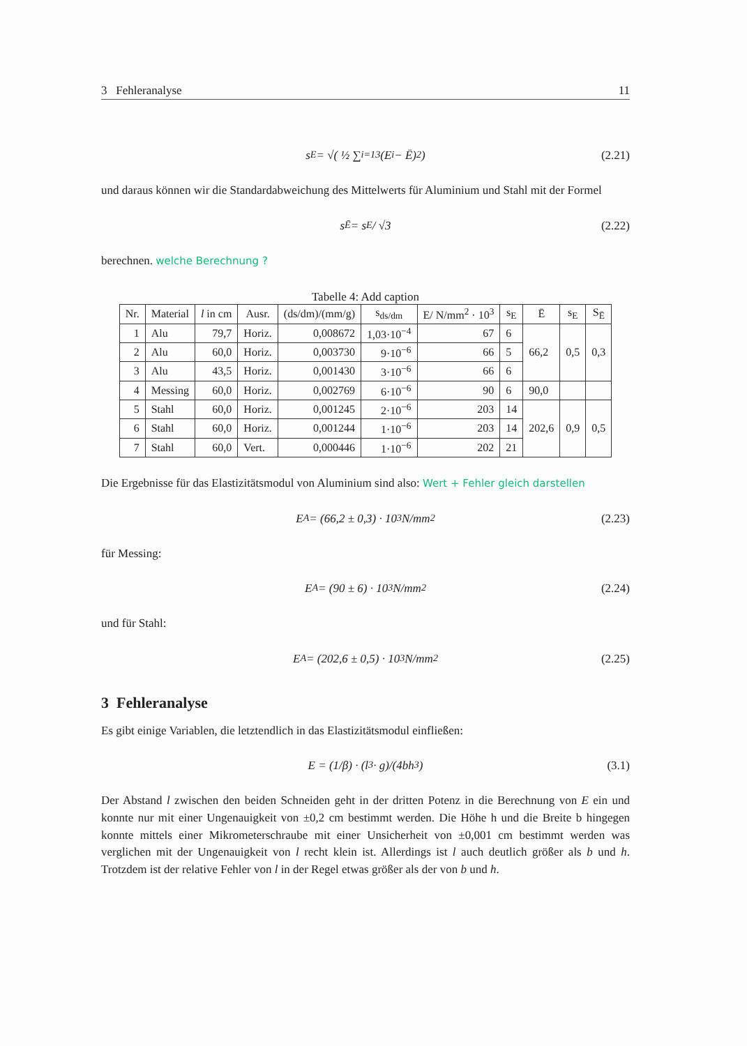3 Fehleranalyse 11
s<sub>E</sub> = √( ½ ∑<sub>i=1</sub><sup>3</sup> (E<sub>i</sub> − Ē)<sup>2</sup> ) (2.21)
und daraus können wir die Standardabweichung des Mittelwerts für Aluminium und Stahl mit der Formel
s<sub>Ē</sub> = s<sub>E</sub> / √3 (2.22)
berechnen. welche Berechnung ?
Tabelle 4: Add caption
| Nr. | Material | l in cm | Ausr. | (ds/dm)/(mm/g) | s<sub>ds/dm</sub> | E/ N/mm<sup>2</sup> · 10<sup>3</sup> | s<sub>E</sub> | Ē | s<sub>E</sub> | S<sub>Ē</sub> |
| --- | --- | --- | --- | --- | --- | --- | --- | --- | --- | --- |
| 1 | Alu | 79,7 | Horiz. | 0,008672 | 1,03·10<sup>−4</sup> | 67 | 6 | 66,2 | 0,5 | 0,3 |
| 2 | Alu | 60,0 | Horiz. | 0,003730 | 9·10<sup>−6</sup> | 66 | 5 | | | |
| 3 | Alu | 43,5 | Horiz. | 0,001430 | 3·10<sup>−6</sup> | 66 | 6 | | | |
| 4 | Messing | 60,0 | Horiz. | 0,002769 | 6·10<sup>−6</sup> | 90 | 6 | 90,0 | | |
| 5 | Stahl | 60,0 | Horiz. | 0,001245 | 2·10<sup>−6</sup> | 203 | 14 | 202,6 | 0,9 | 0,5 |
| 6 | Stahl | 60,0 | Horiz. | 0,001244 | 1·10<sup>−6</sup> | 203 | 14 | | | |
| 7 | Stahl | 60,0 | Vert. | 0,000446 | 1·10<sup>−6</sup> | 202 | 21 | | | |
Die Ergebnisse für das Elastizitätsmodul von Aluminium sind also: Wert + Fehler gleich darstellen
E<sub>A</sub> = (66,2 ± 0,3) · 10<sup>3</sup>N/mm<sup>2</sup> (2.23)
für Messing:
E<sub>A</sub> = (90 ± 6) · 10<sup>3</sup>N/mm<sup>2</sup> (2.24)
und für Stahl:
E<sub>A</sub> = (202,6 ± 0,5) · 10<sup>3</sup>N/mm<sup>2</sup> (2.25)
3 Fehleranalyse
Es gibt einige Variablen, die letztendlich in das Elastizitätsmodul einfließen:
E = (1/β) · (l<sup>3</sup> · g)/(4bh<sup>3</sup>) (3.1)
Der Abstand l zwischen den beiden Schneiden geht in der dritten Potenz in die Berechnung von E ein und konnte nur mit einer Ungenauigkeit von ±0,2 cm bestimmt werden. Die Höhe h und die Breite b hingegen konnte mittels einer Mikrometerschraube mit einer Unsicherheit von ±0,001 cm bestimmt werden was verglichen mit der Ungenauigkeit von l recht klein ist. Allerdings ist l auch deutlich größer als b und h. Trotzdem ist der relative Fehler von l in der Regel etwas größer als der von b und h.